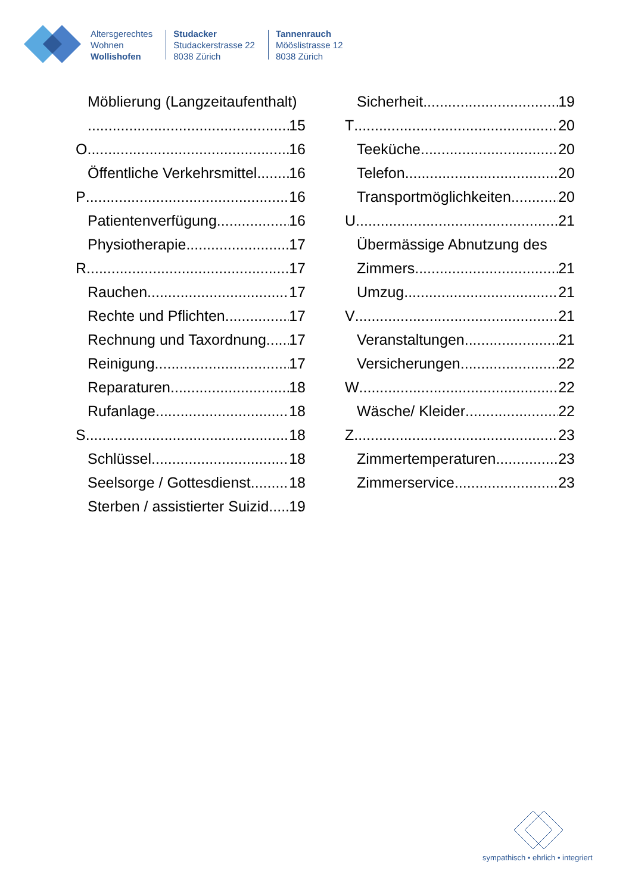Altersgerechtes
Wohnen
Wollishofen
Studacker
Studackerstrasse 22
8038 Zürich
Tannenrauch
Mööslistrasse 12
8038 Zürich
Möblierung (Langzeitaufenthalt)
15
O 16
Öffentliche Verkehrsmittel 16
P 16
Patientenverfügung 16
Physiotherapie 17
R 17
Rauchen 17
Rechte und Pflichten 17
Rechnung und Taxordnung 17
Reinigung 17
Reparaturen 18
Rufanlage 18
S 18
Schlüssel 18
Seelsorge / Gottesdienst 18
Sterben / assistierter Suizid 19
Sicherheit 19
T 20
Teeküche 20
Telefon 20
Transportmöglichkeiten 20
U 21
Übermässige Abnutzung des
Zimmers 21
Umzug 21
V 21
Veranstaltungen 21
Versicherungen 22
W 22
Wäsche/ Kleider 22
Z 23
Zimmertemperaturen 23
Zimmerservice 23
sympathisch • ehrlich • integriert